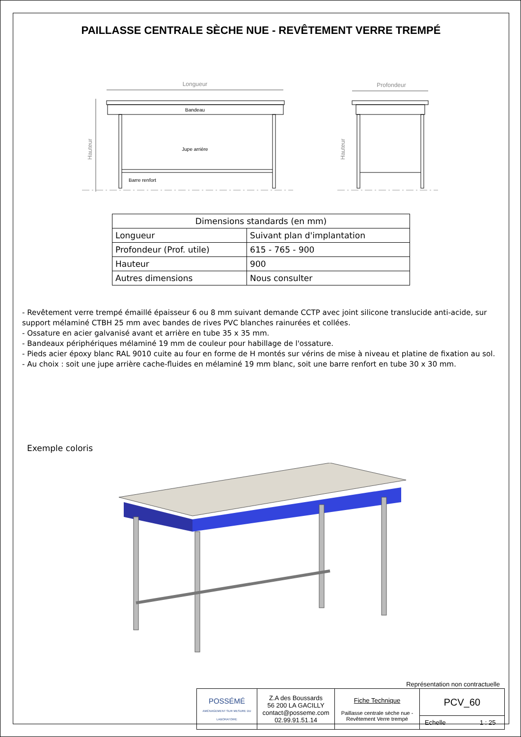PAILLASSE CENTRALE SÈCHE NUE - REVÊTEMENT VERRE TREMPÉ
Longueur
Bandeau
Jupe arrière
Barre renfort
Hauteur
Profondeur
Hauteur
| Dimensions standards (en mm) | |
| --- | --- |
| Longueur | Suivant plan d'implantation |
| Profondeur (Prof. utile) | 615 - 765 - 900 |
| Hauteur | 900 |
| Autres dimensions | Nous consulter |
- Revêtement verre trempé émaillé épaisseur 6 ou 8 mm suivant demande CCTP avec joint silicone translucide anti-acide, sur support mélaminé CTBH 25 mm avec bandes de rives PVC blanches rainurées et collées.
- Ossature en acier galvanisé avant et arrière en tube 35 x 35 mm.
- Bandeaux périphériques mélaminé 19 mm de couleur pour habillage de l'ossature.
- Pieds acier époxy blanc RAL 9010 cuite au four en forme de H montés sur vérins de mise à niveau et platine de fixation au sol.
- Au choix : soit une jupe arrière cache-fluides en mélaminé 19 mm blanc, soit une barre renfort en tube 30 x 30 mm.
Exemple coloris
Représentation non contractuelle
| POSSÉMÉ AMÉNAGEMENT SUR MESURE DU LABORATOIRE | Z.A des Boussards 56 200 LA GACILLY contact@posseme.com 02.99.91.51.14 | Fiche Technique Paillasse centrale sèche nue - Revêtement Verre trempé | PCV_60 | |
| | | | Echelle | 1 : 25 |